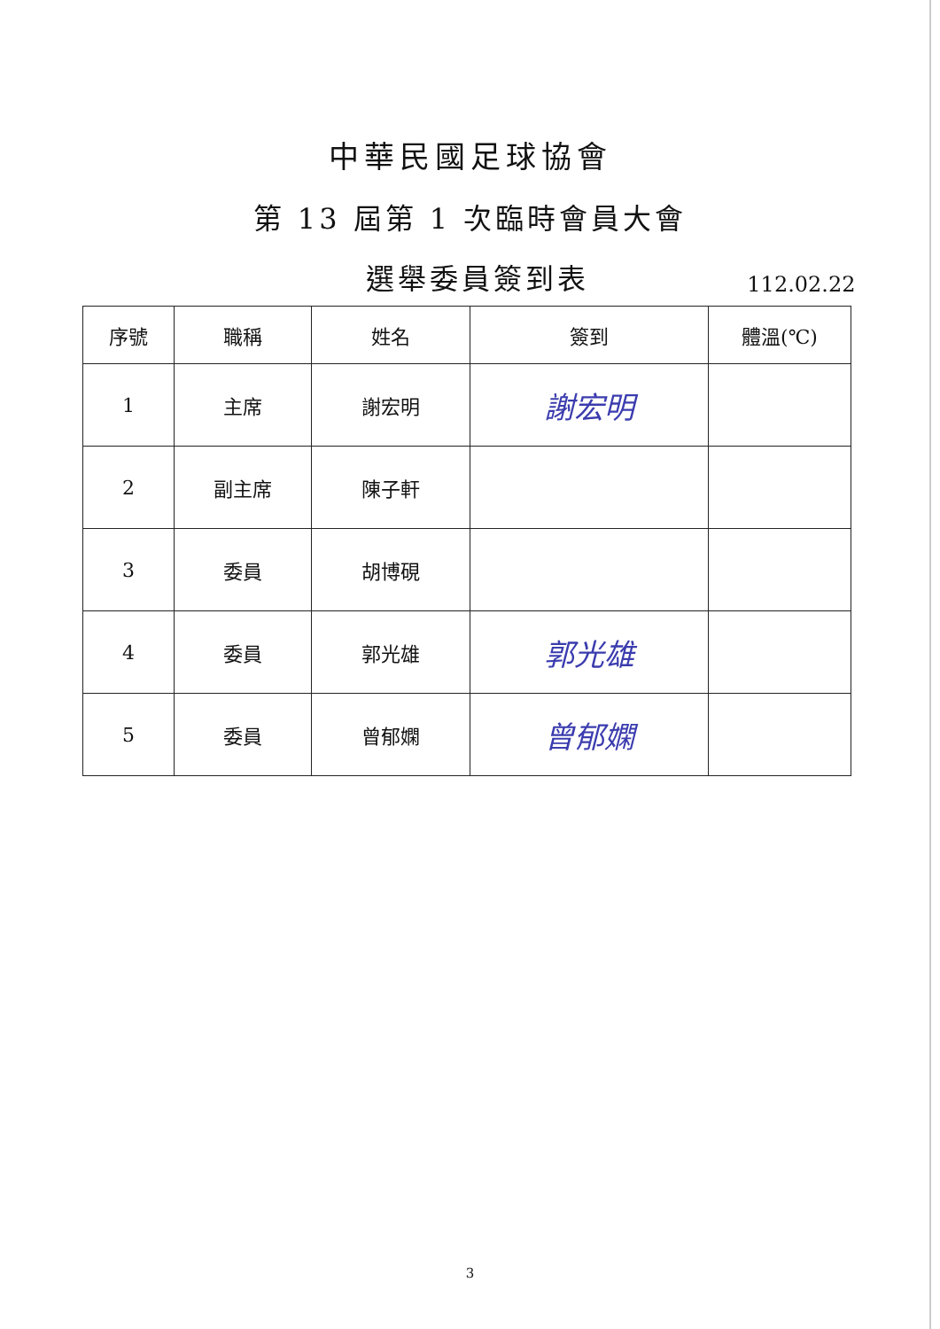中華民國足球協會
第 13 屆第 1 次臨時會員大會
選舉委員簽到表
112.02.22
| 序號 | 職稱 | 姓名 | 簽到 | 體溫(℃) |
| --- | --- | --- | --- | --- |
| 1 | 主席 | 謝宏明 | 謝宏明 | |
| 2 | 副主席 | 陳子軒 | | |
| 3 | 委員 | 胡博硯 | | |
| 4 | 委員 | 郭光雄 | 郭光雄 | |
| 5 | 委員 | 曾郁嫻 | 曾郁嫻 | |
3